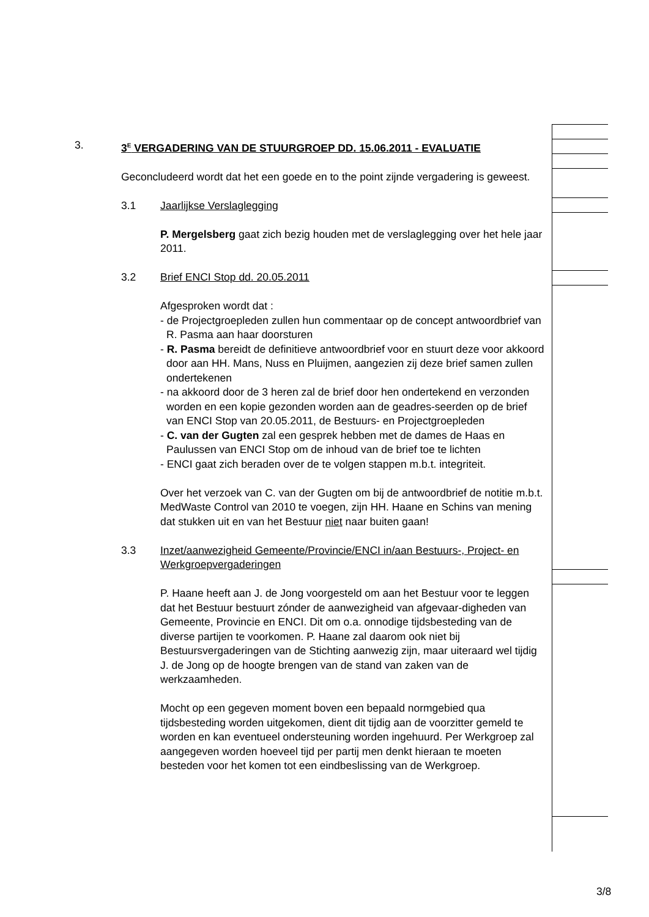3. 3<sup>E</sup> VERGADERING VAN DE STUURGROEP DD. 15.06.2011 - EVALUATIE
Geconcludeerd wordt dat het een goede en to the point zijnde vergadering is geweest.
3.1 Jaarlijkse Verslaglegging
P. Mergelsberg gaat zich bezig houden met de verslaglegging over het hele jaar 2011.
3.2 Brief ENCI Stop dd. 20.05.2011
Afgesproken wordt dat :
- de Projectgroepleden zullen hun commentaar op de concept antwoordbrief van R. Pasma aan haar doorsturen
- R. Pasma bereidt de definitieve antwoordbrief voor en stuurt deze voor akkoord door aan HH. Mans, Nuss en Pluijmen, aangezien zij deze brief samen zullen ondertekenen
- na akkoord door de 3 heren zal de brief door hen ondertekend en verzonden worden en een kopie gezonden worden aan de geadres-seerden op de brief van ENCI Stop van 20.05.2011, de Bestuurs- en Projectgroepleden
- C. van der Gugten zal een gesprek hebben met de dames de Haas en Paulussen van ENCI Stop om de inhoud van de brief toe te lichten
- ENCI gaat zich beraden over de te volgen stappen m.b.t. integriteit.
Over het verzoek van C. van der Gugten om bij de antwoordbrief de notitie m.b.t. MedWaste Control van 2010 te voegen, zijn HH. Haane en Schins van mening dat stukken uit en van het Bestuur niet naar buiten gaan!
3.3 Inzet/aanwezigheid Gemeente/Provincie/ENCI in/aan Bestuurs-, Project- en Werkgroepvergaderingen
P. Haane heeft aan J. de Jong voorgesteld om aan het Bestuur voor te leggen dat het Bestuur bestuurt zónder de aanwezigheid van afgevaar-digheden van Gemeente, Provincie en ENCI. Dit om o.a. onnodige tijdsbesteding van de diverse partijen te voorkomen. P. Haane zal daarom ook niet bij Bestuursvergaderingen van de Stichting aanwezig zijn, maar uiteraard wel tijdig J. de Jong op de hoogte brengen van de stand van zaken van de werkzaamheden.
Mocht op een gegeven moment boven een bepaald normgebied qua tijdsbesteding worden uitgekomen, dient dit tijdig aan de voorzitter gemeld te worden en kan eventueel ondersteuning worden ingehuurd. Per Werkgroep zal aangegeven worden hoeveel tijd per partij men denkt hieraan te moeten besteden voor het komen tot een eindbeslissing van de Werkgroep.
3/8